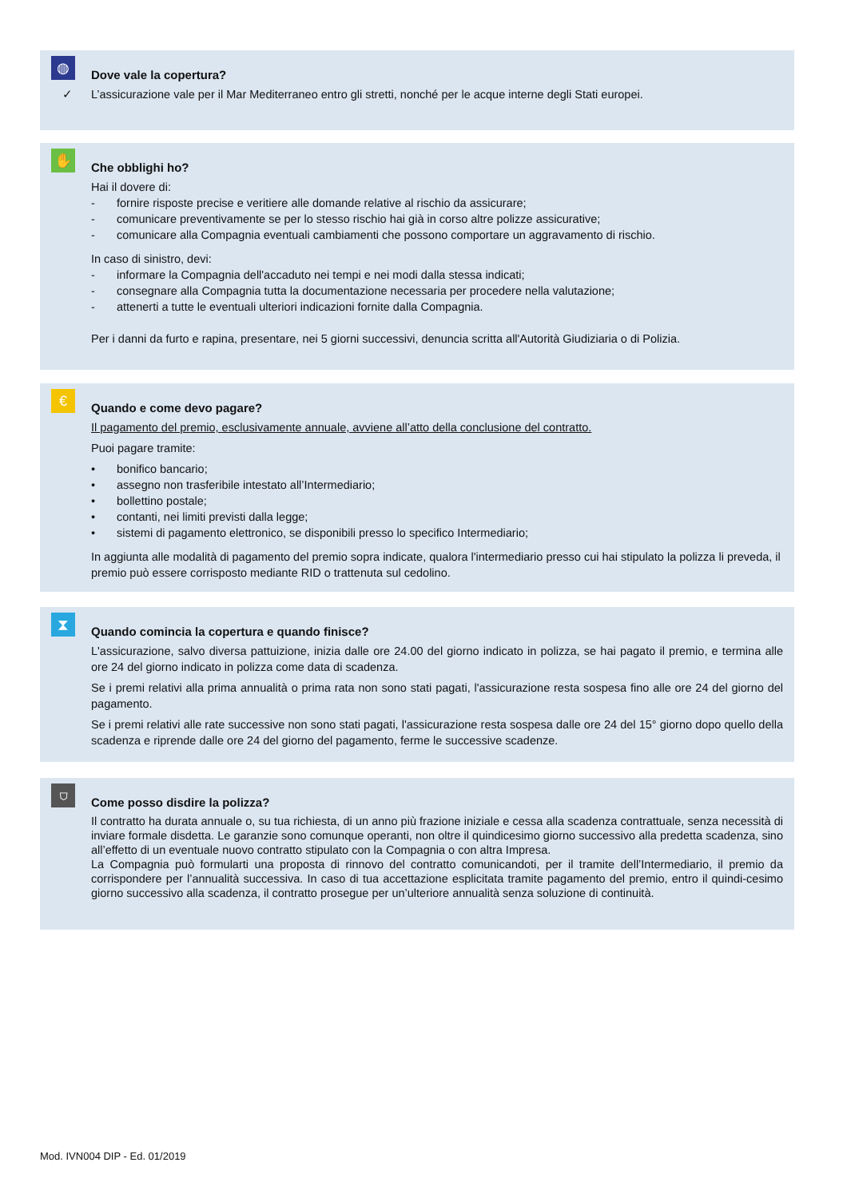◍
Dove vale la copertura?
✓ L’assicurazione vale per il Mar Mediterraneo entro gli stretti, nonché per le acque interne degli Stati europei.
✋
Che obblighi ho?
Hai il dovere di:
- fornire risposte precise e veritiere alle domande relative al rischio da assicurare;
- comunicare preventivamente se per lo stesso rischio hai già in corso altre polizze assicurative;
- comunicare alla Compagnia eventuali cambiamenti che possono comportare un aggravamento di rischio.
In caso di sinistro, devi:
- informare la Compagnia dell'accaduto nei tempi e nei modi dalla stessa indicati;
- consegnare alla Compagnia tutta la documentazione necessaria per procedere nella valutazione;
- attenerti a tutte le eventuali ulteriori indicazioni fornite dalla Compagnia.
Per i danni da furto e rapina, presentare, nei 5 giorni successivi, denuncia scritta all'Autorità Giudiziaria o di Polizia.
€
Quando e come devo pagare?
Il pagamento del premio, esclusivamente annuale, avviene all’atto della conclusione del contratto.
Puoi pagare tramite:
• bonifico bancario;
• assegno non trasferibile intestato all’Intermediario;
• bollettino postale;
• contanti, nei limiti previsti dalla legge;
• sistemi di pagamento elettronico, se disponibili presso lo specifico Intermediario;
In aggiunta alle modalità di pagamento del premio sopra indicate, qualora l'intermediario presso cui hai stipulato la polizza li preveda, il premio può essere corrisposto mediante RID o trattenuta sul cedolino.
⧗
Quando comincia la copertura e quando finisce?
L'assicurazione, salvo diversa pattuizione, inizia dalle ore 24.00 del giorno indicato in polizza, se hai pagato il premio, e termina alle ore 24 del giorno indicato in polizza come data di scadenza.
Se i premi relativi alla prima annualità o prima rata non sono stati pagati, l'assicurazione resta sospesa fino alle ore 24 del giorno del pagamento.
Se i premi relativi alle rate successive non sono stati pagati, l'assicurazione resta sospesa dalle ore 24 del 15° giorno dopo quello della scadenza e riprende dalle ore 24 del giorno del pagamento, ferme le successive scadenze.
⛉
Come posso disdire la polizza?
Il contratto ha durata annuale o, su tua richiesta, di un anno più frazione iniziale e cessa alla scadenza contrattuale, senza necessità di inviare formale disdetta. Le garanzie sono comunque operanti, non oltre il quindicesimo giorno successivo alla predetta scadenza, sino all’effetto di un eventuale nuovo contratto stipulato con la Compagnia o con altra Impresa.
La Compagnia può formularti una proposta di rinnovo del contratto comunicandoti, per il tramite dell’Intermediario, il premio da corrispondere per l’annualità successiva. In caso di tua accettazione esplicitata tramite pagamento del premio, entro il quindi-cesimo giorno successivo alla scadenza, il contratto prosegue per un’ulteriore annualità senza soluzione di continuità.
Mod. IVN004 DIP - Ed. 01/2019